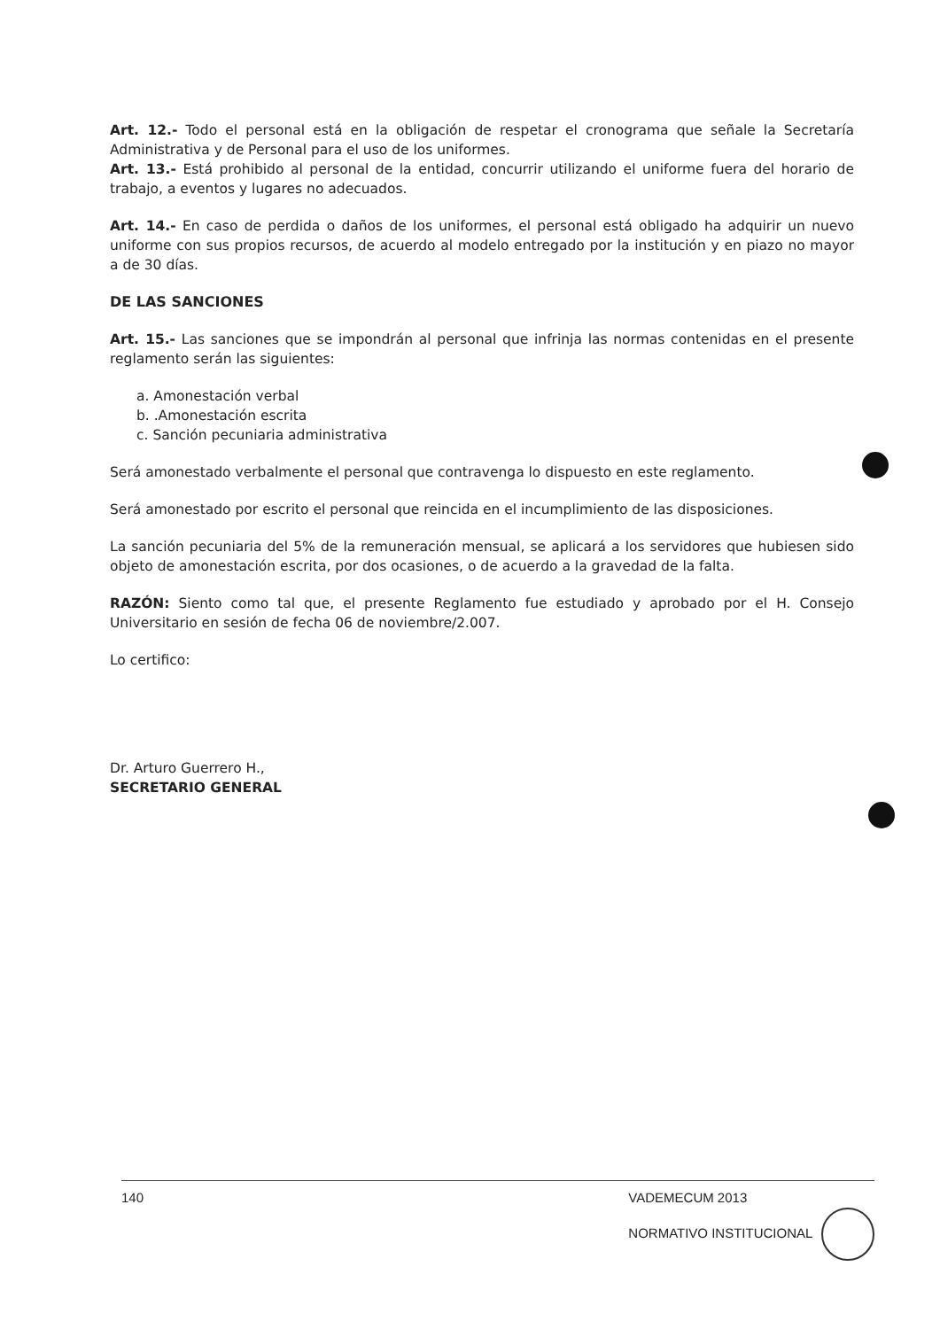Art. 12.- Todo el personal está en la obligación de respetar el cronograma que señale la Secretaría Administrativa y de Personal para el uso de los uniformes.
Art. 13.- Está prohibido al personal de la entidad, concurrir utilizando el uniforme fuera del horario de trabajo, a eventos y lugares no adecuados.
Art. 14.- En caso de perdida o daños de los uniformes, el personal está obligado ha adquirir un nuevo uniforme con sus propios recursos, de acuerdo al modelo entregado por la institución y en piazo no mayor a de 30 días.
DE LAS SANCIONES
Art. 15.- Las sanciones que se impondrán al personal que infrinja las normas contenidas en el presente reglamento serán las siguientes:
a. Amonestación verbal
b. .Amonestación escrita
c. Sanción pecuniaria administrativa
Será amonestado verbalmente el personal que contravenga lo dispuesto en este reglamento.
Será amonestado por escrito el personal que reincida en el incumplimiento de las disposiciones.
La sanción pecuniaria del 5% de la remuneración mensual, se aplicará a los servidores que hubiesen sido objeto de amonestación escrita, por dos ocasiones, o de acuerdo a la gravedad de la falta.
RAZÓN: Siento como tal que, el presente Reglamento fue estudiado y aprobado por el H. Consejo Universitario en sesión de fecha 06 de noviembre/2.007.
Lo certifico:
Dr. Arturo Guerrero H.,
SECRETARIO GENERAL
140 VADEMECUM 2013
NORMATIVO INSTITUCIONAL